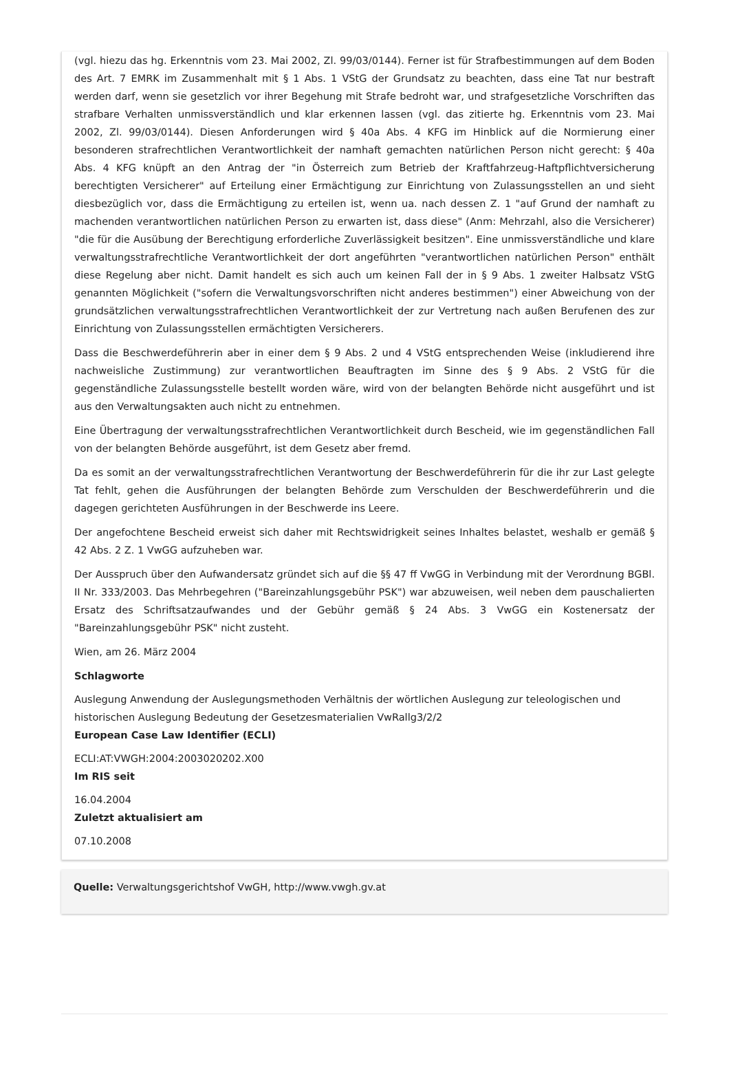(vgl. hiezu das hg. Erkenntnis vom 23. Mai 2002, Zl. 99/03/0144). Ferner ist für Strafbestimmungen auf dem Boden des Art. 7 EMRK im Zusammenhalt mit § 1 Abs. 1 VStG der Grundsatz zu beachten, dass eine Tat nur bestraft werden darf, wenn sie gesetzlich vor ihrer Begehung mit Strafe bedroht war, und strafgesetzliche Vorschriften das strafbare Verhalten unmissverständlich und klar erkennen lassen (vgl. das zitierte hg. Erkenntnis vom 23. Mai 2002, Zl. 99/03/0144). Diesen Anforderungen wird § 40a Abs. 4 KFG im Hinblick auf die Normierung einer besonderen strafrechtlichen Verantwortlichkeit der namhaft gemachten natürlichen Person nicht gerecht: § 40a Abs. 4 KFG knüpft an den Antrag der "in Österreich zum Betrieb der Kraftfahrzeug-Haftpflichtversicherung berechtigten Versicherer" auf Erteilung einer Ermächtigung zur Einrichtung von Zulassungsstellen an und sieht diesbezüglich vor, dass die Ermächtigung zu erteilen ist, wenn ua. nach dessen Z. 1 "auf Grund der namhaft zu machenden verantwortlichen natürlichen Person zu erwarten ist, dass diese" (Anm: Mehrzahl, also die Versicherer) "die für die Ausübung der Berechtigung erforderliche Zuverlässigkeit besitzen". Eine unmissverständliche und klare verwaltungsstrafrechtliche Verantwortlichkeit der dort angeführten "verantwortlichen natürlichen Person" enthält diese Regelung aber nicht. Damit handelt es sich auch um keinen Fall der in § 9 Abs. 1 zweiter Halbsatz VStG genannten Möglichkeit ("sofern die Verwaltungsvorschriften nicht anderes bestimmen") einer Abweichung von der grundsätzlichen verwaltungsstrafrechtlichen Verantwortlichkeit der zur Vertretung nach außen Berufenen des zur Einrichtung von Zulassungsstellen ermächtigten Versicherers.
Dass die Beschwerdeführerin aber in einer dem § 9 Abs. 2 und 4 VStG entsprechenden Weise (inkludierend ihre nachweisliche Zustimmung) zur verantwortlichen Beauftragten im Sinne des § 9 Abs. 2 VStG für die gegenständliche Zulassungsstelle bestellt worden wäre, wird von der belangten Behörde nicht ausgeführt und ist aus den Verwaltungsakten auch nicht zu entnehmen.
Eine Übertragung der verwaltungsstrafrechtlichen Verantwortlichkeit durch Bescheid, wie im gegenständlichen Fall von der belangten Behörde ausgeführt, ist dem Gesetz aber fremd.
Da es somit an der verwaltungsstrafrechtlichen Verantwortung der Beschwerdeführerin für die ihr zur Last gelegte Tat fehlt, gehen die Ausführungen der belangten Behörde zum Verschulden der Beschwerdeführerin und die dagegen gerichteten Ausführungen in der Beschwerde ins Leere.
Der angefochtene Bescheid erweist sich daher mit Rechtswidrigkeit seines Inhaltes belastet, weshalb er gemäß § 42 Abs. 2 Z. 1 VwGG aufzuheben war.
Der Ausspruch über den Aufwandersatz gründet sich auf die §§ 47 ff VwGG in Verbindung mit der Verordnung BGBl. II Nr. 333/2003. Das Mehrbegehren ("Bareinzahlungsgebühr PSK") war abzuweisen, weil neben dem pauschalierten Ersatz des Schriftsatzaufwandes und der Gebühr gemäß § 24 Abs. 3 VwGG ein Kostenersatz der "Bareinzahlungsgebühr PSK" nicht zusteht.
Wien, am 26. März 2004
Schlagworte
Auslegung Anwendung der Auslegungsmethoden Verhältnis der wörtlichen Auslegung zur teleologischen und historischen Auslegung Bedeutung der Gesetzesmaterialien VwRallg3/2/2
European Case Law Identifier (ECLI)
ECLI:AT:VWGH:2004:2003020202.X00
Im RIS seit
16.04.2004
Zuletzt aktualisiert am
07.10.2008
Quelle: Verwaltungsgerichtshof VwGH, http://www.vwgh.gv.at